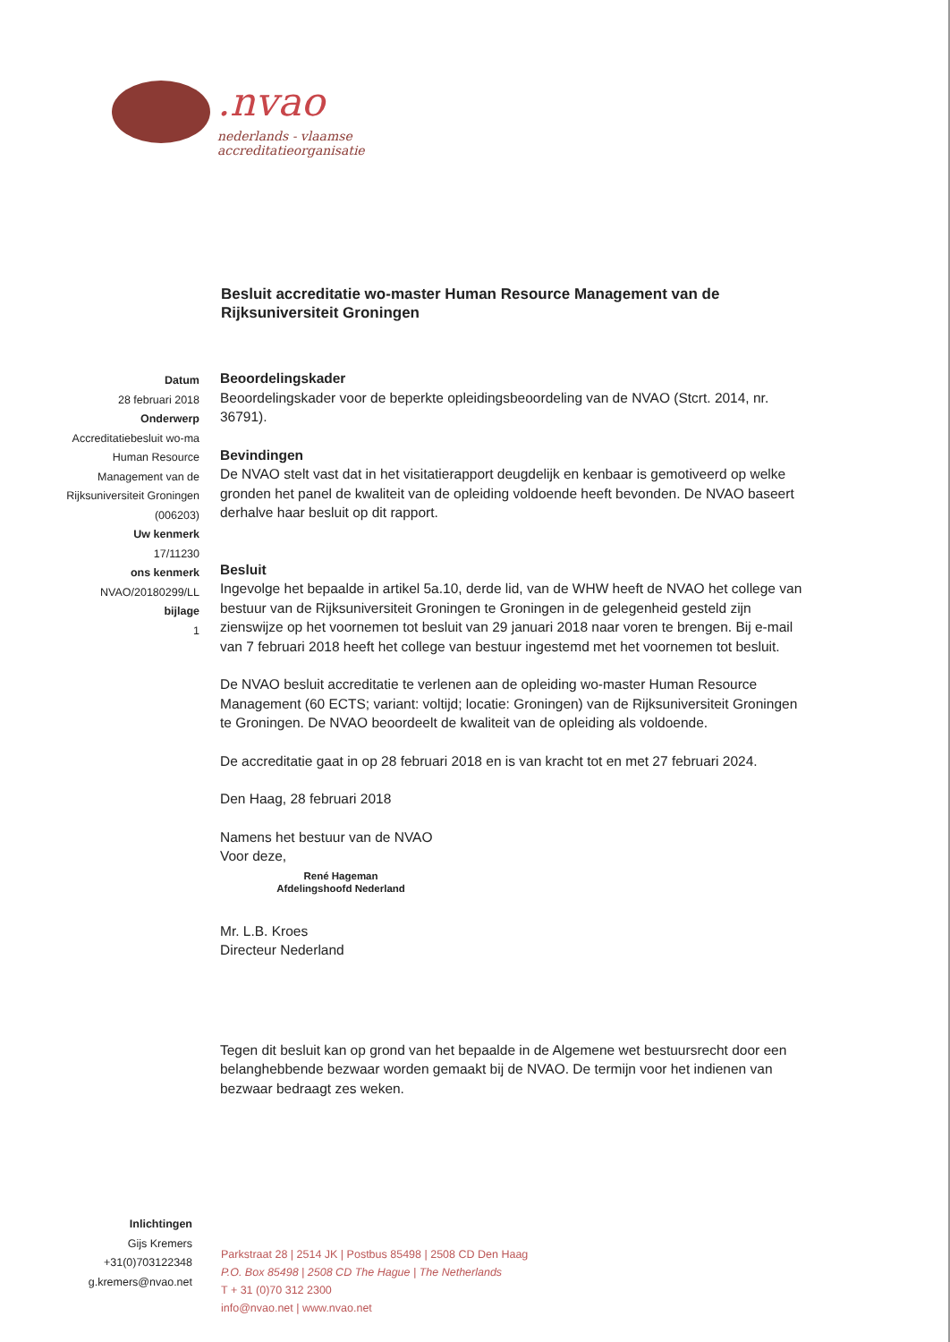.nvao
nederlands - vlaamse accreditatieorganisatie
Besluit accreditatie wo-master Human Resource Management van de Rijksuniversiteit Groningen
Datum
28 februari 2018
Onderwerp
Accreditatiebesluit wo-ma Human Resource Management van de Rijksuniversiteit Groningen (006203)
Uw kenmerk
17/11230
ons kenmerk
NVAO/20180299/LL
bijlage
1
Beoordelingskader
Beoordelingskader voor de beperkte opleidingsbeoordeling van de NVAO (Stcrt. 2014, nr. 36791).
Bevindingen
De NVAO stelt vast dat in het visitatierapport deugdelijk en kenbaar is gemotiveerd op welke gronden het panel de kwaliteit van de opleiding voldoende heeft bevonden. De NVAO baseert derhalve haar besluit op dit rapport.
Besluit
Ingevolge het bepaalde in artikel 5a.10, derde lid, van de WHW heeft de NVAO het college van bestuur van de Rijksuniversiteit Groningen te Groningen in de gelegenheid gesteld zijn zienswijze op het voornemen tot besluit van 29 januari 2018 naar voren te brengen. Bij e-mail van 7 februari 2018 heeft het college van bestuur ingestemd met het voornemen tot besluit.
De NVAO besluit accreditatie te verlenen aan de opleiding wo-master Human Resource Management (60 ECTS; variant: voltijd; locatie: Groningen) van de Rijksuniversiteit Groningen te Groningen. De NVAO beoordeelt de kwaliteit van de opleiding als voldoende.
De accreditatie gaat in op 28 februari 2018 en is van kracht tot en met 27 februari 2024.
Den Haag, 28 februari 2018
Namens het bestuur van de NVAO
Voor deze,
René Hageman
Afdelingshoofd Nederland
Mr. L.B. Kroes
Directeur Nederland
Tegen dit besluit kan op grond van het bepaalde in de Algemene wet bestuursrecht door een belanghebbende bezwaar worden gemaakt bij de NVAO. De termijn voor het indienen van bezwaar bedraagt zes weken.
Inlichtingen
Gijs Kremers
+31(0)703122348
g.kremers@nvao.net
Parkstraat 28 | 2514 JK | Postbus 85498 | 2508 CD Den Haag
P.O. Box 85498 | 2508 CD The Hague | The Netherlands
T + 31 (0)70 312 2300
info@nvao.net | www.nvao.net